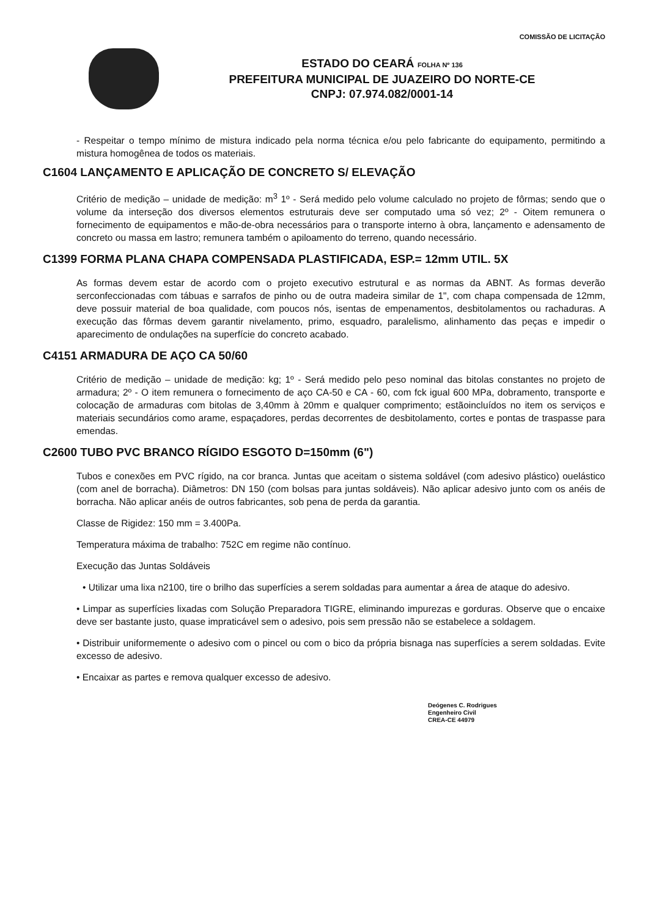COMISSÃO DE LICITAÇÃO
ESTADO DO CEARÁ FOLHA Nº 136
PREFEITURA MUNICIPAL DE JUAZEIRO DO NORTE-CE
CNPJ: 07.974.082/0001-14
- Respeitar o tempo mínimo de mistura indicado pela norma técnica e/ou pelo fabricante do equipamento, permitindo a mistura homogênea de todos os materiais.
C1604 LANÇAMENTO E APLICAÇÃO DE CONCRETO S/ ELEVAÇÃO
Critério de medição – unidade de medição: m<sup>3</sup> 1º - Será medido pelo volume calculado no projeto de fôrmas; sendo que o volume da interseção dos diversos elementos estruturais deve ser computado uma só vez; 2º - Oitem remunera o fornecimento de equipamentos e mão-de-obra necessários para o transporte interno à obra, lançamento e adensamento de concreto ou massa em lastro; remunera também o apiloamento do terreno, quando necessário.
C1399 FORMA PLANA CHAPA COMPENSADA PLASTIFICADA, ESP.= 12mm UTIL. 5X
As formas devem estar de acordo com o projeto executivo estrutural e as normas da ABNT. As formas deverão serconfeccionadas com tábuas e sarrafos de pinho ou de outra madeira similar de 1", com chapa compensada de 12mm, deve possuir material de boa qualidade, com poucos nós, isentas de empenamentos, desbitolamentos ou rachaduras. A execução das fôrmas devem garantir nivelamento, primo, esquadro, paralelismo, alinhamento das peças e impedir o aparecimento de ondulações na superfície do concreto acabado.
C4151 ARMADURA DE AÇO CA 50/60
Critério de medição – unidade de medição: kg; 1º - Será medido pelo peso nominal das bitolas constantes no projeto de armadura; 2º - O item remunera o fornecimento de aço CA-50 e CA - 60, com fck igual 600 MPa, dobramento, transporte e colocação de armaduras com bitolas de 3,40mm à 20mm e qualquer comprimento; estãoincluídos no item os serviços e materiais secundários como arame, espaçadores, perdas decorrentes de desbitolamento, cortes e pontas de traspasse para emendas.
C2600 TUBO PVC BRANCO RÍGIDO ESGOTO D=150mm (6")
Tubos e conexões em PVC rígido, na cor branca. Juntas que aceitam o sistema soldável (com adesivo plástico) ouelástico (com anel de borracha). Diâmetros: DN 150 (com bolsas para juntas soldáveis). Não aplicar adesivo junto com os anéis de borracha. Não aplicar anéis de outros fabricantes, sob pena de perda da garantia.
Classe de Rigidez: 150 mm = 3.400Pa.
Temperatura máxima de trabalho: 752C em regime não contínuo.
Execução das Juntas Soldáveis
• Utilizar uma lixa n2100, tire o brilho das superfícies a serem soldadas para aumentar a área de ataque do adesivo.
• Limpar as superfícies lixadas com Solução Preparadora TIGRE, eliminando impurezas e gorduras. Observe que o encaixe deve ser bastante justo, quase impraticável sem o adesivo, pois sem pressão não se estabelece a soldagem.
• Distribuir uniformemente o adesivo com o pincel ou com o bico da própria bisnaga nas superfícies a serem soldadas. Evite excesso de adesivo.
• Encaixar as partes e remova qualquer excesso de adesivo.
Deógenes C. Rodrigues
Engenheiro Civil
CREA-CE 44979